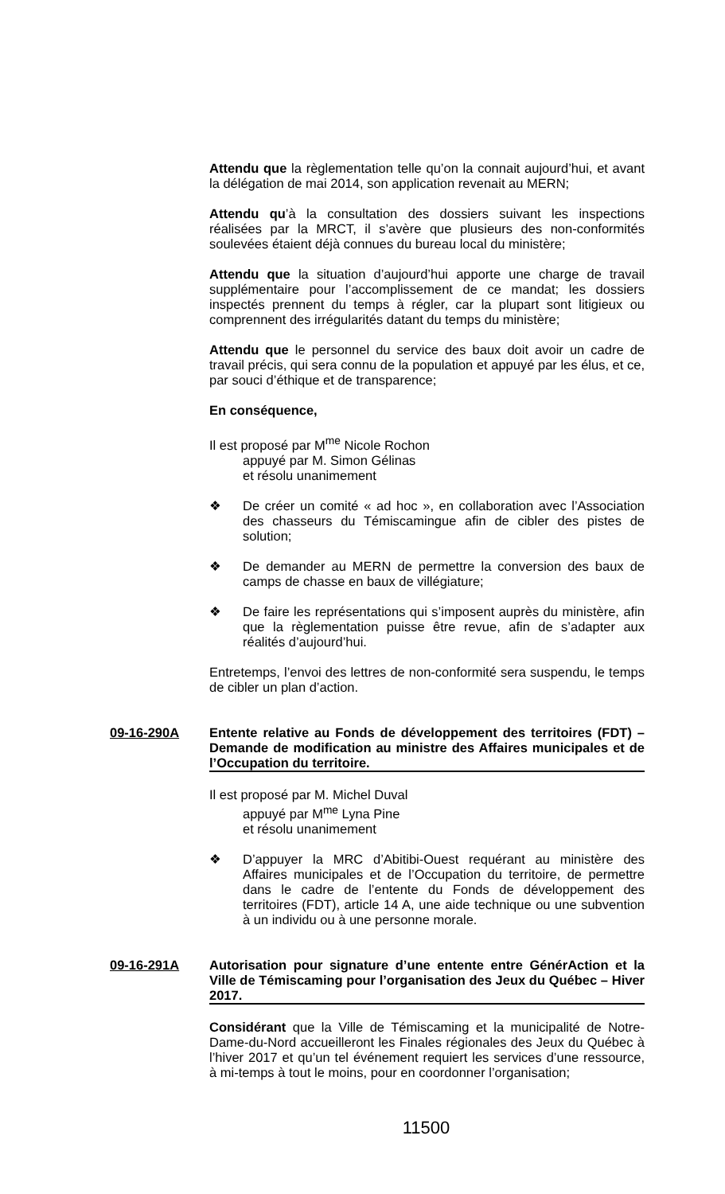Attendu que la règlementation telle qu’on la connait aujourd’hui, et avant la délégation de mai 2014, son application revenait au MERN;
Attendu qu’à la consultation des dossiers suivant les inspections réalisées par la MRCT, il s’avère que plusieurs des non-conformités soulevées étaient déjà connues du bureau local du ministère;
Attendu que la situation d’aujourd’hui apporte une charge de travail supplémentaire pour l’accomplissement de ce mandat; les dossiers inspectés prennent du temps à régler, car la plupart sont litigieux ou comprennent des irrégularités datant du temps du ministère;
Attendu que le personnel du service des baux doit avoir un cadre de travail précis, qui sera connu de la population et appuyé par les élus, et ce, par souci d’éthique et de transparence;
En conséquence,
Il est proposé par M<sup>me</sup> Nicole Rochon
appuyé par M. Simon Gélinas
et résolu unanimement
❖ De créer un comité « ad hoc », en collaboration avec l’Association des chasseurs du Témiscamingue afin de cibler des pistes de solution;
❖ De demander au MERN de permettre la conversion des baux de camps de chasse en baux de villégiature;
❖ De faire les représentations qui s’imposent auprès du ministère, afin que la règlementation puisse être revue, afin de s’adapter aux réalités d’aujourd’hui.
Entretemps, l’envoi des lettres de non-conformité sera suspendu, le temps de cibler un plan d’action.
09-16-290A Entente relative au Fonds de développement des territoires (FDT) – Demande de modification au ministre des Affaires municipales et de l’Occupation du territoire.
Il est proposé par M. Michel Duval
appuyé par M<sup>me</sup> Lyna Pine
et résolu unanimement
❖ D’appuyer la MRC d’Abitibi-Ouest requérant au ministère des Affaires municipales et de l’Occupation du territoire, de permettre dans le cadre de l’entente du Fonds de développement des territoires (FDT), article 14 A, une aide technique ou une subvention à un individu ou à une personne morale.
09-16-291A Autorisation pour signature d’une entente entre GénérAction et la Ville de Témiscaming pour l’organisation des Jeux du Québec – Hiver 2017.
Considérant que la Ville de Témiscaming et la municipalité de Notre-Dame-du-Nord accueilleront les Finales régionales des Jeux du Québec à l’hiver 2017 et qu’un tel événement requiert les services d’une ressource, à mi-temps à tout le moins, pour en coordonner l’organisation;
11500